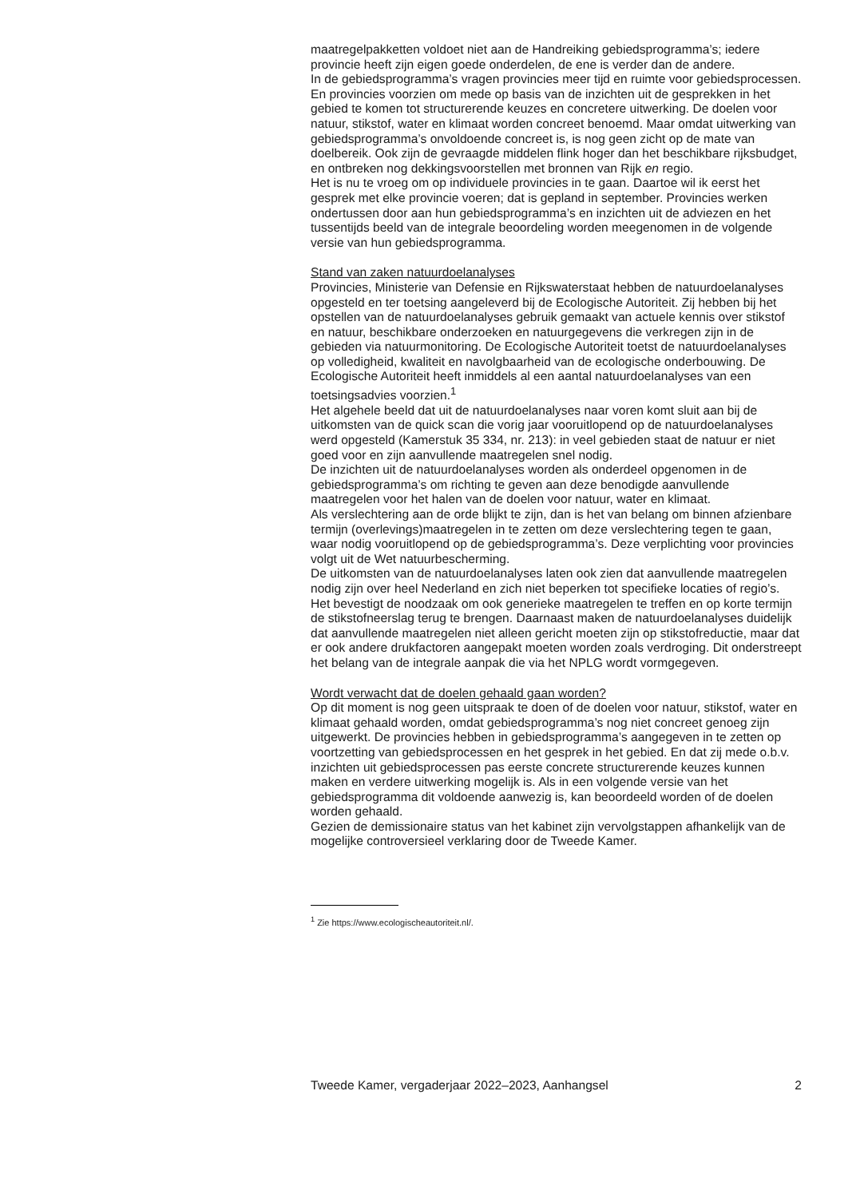maatregelpakketten voldoet niet aan de Handreiking gebiedsprogramma’s; iedere provincie heeft zijn eigen goede onderdelen, de ene is verder dan de andere.
In de gebiedsprogramma’s vragen provincies meer tijd en ruimte voor gebiedsprocessen. En provincies voorzien om mede op basis van de inzichten uit de gesprekken in het gebied te komen tot structurerende keuzes en concretere uitwerking. De doelen voor natuur, stikstof, water en klimaat worden concreet benoemd. Maar omdat uitwerking van gebiedsprogramma’s onvoldoende concreet is, is nog geen zicht op de mate van doelbereik. Ook zijn de gevraagde middelen flink hoger dan het beschikbare rijksbudget, en ontbreken nog dekkingsvoorstellen met bronnen van Rijk en regio.
Het is nu te vroeg om op individuele provincies in te gaan. Daartoe wil ik eerst het gesprek met elke provincie voeren; dat is gepland in september. Provincies werken ondertussen door aan hun gebiedsprogramma’s en inzichten uit de adviezen en het tussentijds beeld van de integrale beoordeling worden meegenomen in de volgende versie van hun gebiedsprogramma.
Stand van zaken natuurdoelanalyses
Provincies, Ministerie van Defensie en Rijkswaterstaat hebben de natuurdoelanalyses opgesteld en ter toetsing aangeleverd bij de Ecologische Autoriteit. Zij hebben bij het opstellen van de natuurdoelanalyses gebruik gemaakt van actuele kennis over stikstof en natuur, beschikbare onderzoeken en natuurgegevens die verkregen zijn in de gebieden via natuurmonitoring. De Ecologische Autoriteit toetst de natuurdoelanalyses op volledigheid, kwaliteit en navolgbaarheid van de ecologische onderbouwing. De Ecologische Autoriteit heeft inmiddels al een aantal natuurdoelanalyses van een toetsingsadvies voorzien.<sup>1</sup>
Het algehele beeld dat uit de natuurdoelanalyses naar voren komt sluit aan bij de uitkomsten van de quick scan die vorig jaar vooruitlopend op de natuurdoelanalyses werd opgesteld (Kamerstuk 35 334, nr. 213): in veel gebieden staat de natuur er niet goed voor en zijn aanvullende maatregelen snel nodig.
De inzichten uit de natuurdoelanalyses worden als onderdeel opgenomen in de gebiedsprogramma’s om richting te geven aan deze benodigde aanvullende maatregelen voor het halen van de doelen voor natuur, water en klimaat.
Als verslechtering aan de orde blijkt te zijn, dan is het van belang om binnen afzienbare termijn (overlevings)maatregelen in te zetten om deze verslechtering tegen te gaan, waar nodig vooruitlopend op de gebiedsprogramma’s. Deze verplichting voor provincies volgt uit de Wet natuurbescherming.
De uitkomsten van de natuurdoelanalyses laten ook zien dat aanvullende maatregelen nodig zijn over heel Nederland en zich niet beperken tot specifieke locaties of regio’s. Het bevestigt de noodzaak om ook generieke maatregelen te treffen en op korte termijn de stikstofneerslag terug te brengen. Daarnaast maken de natuurdoelanalyses duidelijk dat aanvullende maatregelen niet alleen gericht moeten zijn op stikstofreductie, maar dat er ook andere drukfactoren aangepakt moeten worden zoals verdroging. Dit onderstreept het belang van de integrale aanpak die via het NPLG wordt vormgegeven.
Wordt verwacht dat de doelen gehaald gaan worden?
Op dit moment is nog geen uitspraak te doen of de doelen voor natuur, stikstof, water en klimaat gehaald worden, omdat gebiedsprogramma’s nog niet concreet genoeg zijn uitgewerkt. De provincies hebben in gebiedsprogramma’s aangegeven in te zetten op voortzetting van gebiedsprocessen en het gesprek in het gebied. En dat zij mede o.b.v. inzichten uit gebiedsprocessen pas eerste concrete structurerende keuzes kunnen maken en verdere uitwerking mogelijk is. Als in een volgende versie van het gebiedsprogramma dit voldoende aanwezig is, kan beoordeeld worden of de doelen worden gehaald.
Gezien de demissionaire status van het kabinet zijn vervolgstappen afhankelijk van de mogelijke controversieel verklaring door de Tweede Kamer.
<sup>1</sup> Zie https://www.ecologischeautoriteit.nl/.
Tweede Kamer, vergaderjaar 2022–2023, Aanhangsel 2